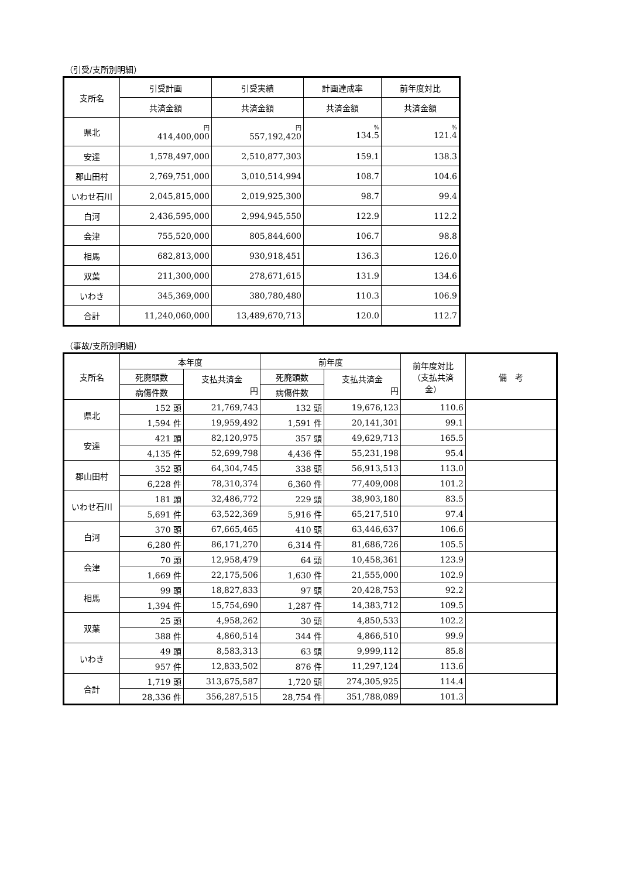（引受/支所別明細）
| 支所名 | 引受計画 | 引受実績 | 計画達成率 | 前年度対比 |
| --- | --- | --- | --- | --- |
| | 共済金額 | 共済金額 | 共済金額 | 共済金額 |
| 県北 | 円 414,400,000 | 円 557,192,420 | % 134.5 | % 121.4 |
| 安達 | 1,578,497,000 | 2,510,877,303 | 159.1 | 138.3 |
| 郡山田村 | 2,769,751,000 | 3,010,514,994 | 108.7 | 104.6 |
| いわせ石川 | 2,045,815,000 | 2,019,925,300 | 98.7 | 99.4 |
| 白河 | 2,436,595,000 | 2,994,945,550 | 122.9 | 112.2 |
| 会津 | 755,520,000 | 805,844,600 | 106.7 | 98.8 |
| 相馬 | 682,813,000 | 930,918,451 | 136.3 | 126.0 |
| 双葉 | 211,300,000 | 278,671,615 | 131.9 | 134.6 |
| いわき | 345,369,000 | 380,780,480 | 110.3 | 106.9 |
| 合計 | 11,240,060,000 | 13,489,670,713 | 120.0 | 112.7 |
（事故/支所別明細）
| 支所名 | 本年度 | | 前年度 | | 前年度対比 （支払共済 金） | 備 考 |
| --- | --- | --- | --- | --- | --- | --- |
| | 死廃頭数 | 支払共済金 円 | 死廃頭数 | 支払共済金 円 | | |
| | 病傷件数 | | 病傷件数 | | | |
| 県北 | 152 頭 | 21,769,743 | 132 頭 | 19,676,123 | 110.6 | |
| | 1,594 件 | 19,959,492 | 1,591 件 | 20,141,301 | 99.1 | |
| 安達 | 421 頭 | 82,120,975 | 357 頭 | 49,629,713 | 165.5 | |
| | 4,135 件 | 52,699,798 | 4,436 件 | 55,231,198 | 95.4 | |
| 郡山田村 | 352 頭 | 64,304,745 | 338 頭 | 56,913,513 | 113.0 | |
| | 6,228 件 | 78,310,374 | 6,360 件 | 77,409,008 | 101.2 | |
| いわせ石川 | 181 頭 | 32,486,772 | 229 頭 | 38,903,180 | 83.5 | |
| | 5,691 件 | 63,522,369 | 5,916 件 | 65,217,510 | 97.4 | |
| 白河 | 370 頭 | 67,665,465 | 410 頭 | 63,446,637 | 106.6 | |
| | 6,280 件 | 86,171,270 | 6,314 件 | 81,686,726 | 105.5 | |
| 会津 | 70 頭 | 12,958,479 | 64 頭 | 10,458,361 | 123.9 | |
| | 1,669 件 | 22,175,506 | 1,630 件 | 21,555,000 | 102.9 | |
| 相馬 | 99 頭 | 18,827,833 | 97 頭 | 20,428,753 | 92.2 | |
| | 1,394 件 | 15,754,690 | 1,287 件 | 14,383,712 | 109.5 | |
| 双葉 | 25 頭 | 4,958,262 | 30 頭 | 4,850,533 | 102.2 | |
| | 388 件 | 4,860,514 | 344 件 | 4,866,510 | 99.9 | |
| いわき | 49 頭 | 8,583,313 | 63 頭 | 9,999,112 | 85.8 | |
| | 957 件 | 12,833,502 | 876 件 | 11,297,124 | 113.6 | |
| 合計 | 1,719 頭 | 313,675,587 | 1,720 頭 | 274,305,925 | 114.4 | |
| | 28,336 件 | 356,287,515 | 28,754 件 | 351,788,089 | 101.3 | |